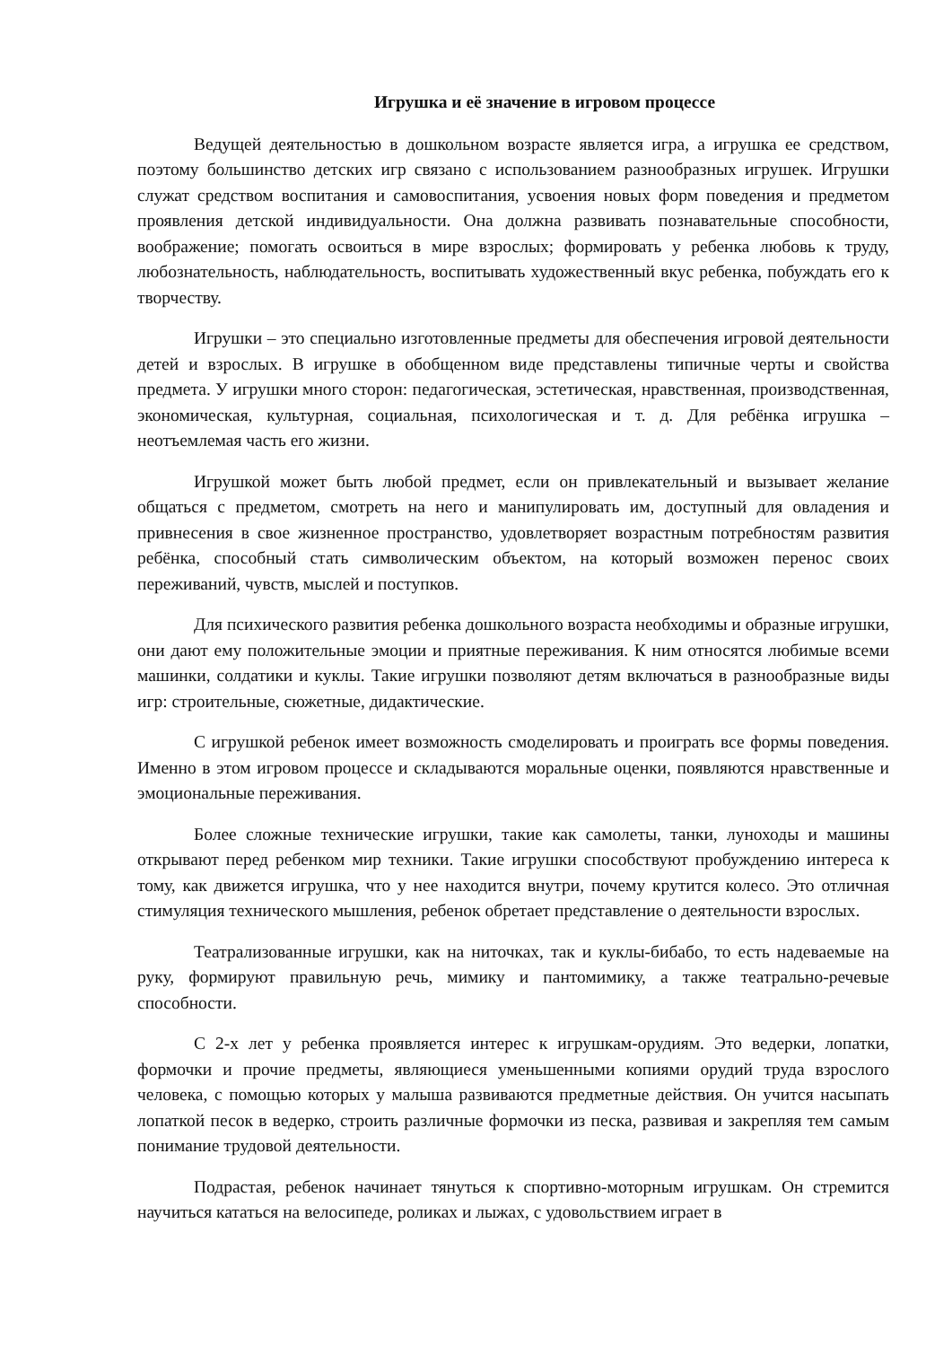Игрушка и её значение в игровом процессе
Ведущей деятельностью в дошкольном возрасте является игра, а игрушка ее средством, поэтому большинство детских игр связано с использованием разнообразных игрушек. Игрушки служат средством воспитания и самовоспитания, усвоения новых форм поведения и предметом проявления детской индивидуальности. Она должна развивать познавательные способности, воображение; помогать освоиться в мире взрослых; формировать у ребенка любовь к труду, любознательность, наблюдательность, воспитывать художественный вкус ребенка, побуждать его к творчеству.
Игрушки – это специально изготовленные предметы для обеспечения игровой деятельности детей и взрослых. В игрушке в обобщенном виде представлены типичные черты и свойства предмета. У игрушки много сторон: педагогическая, эстетическая, нравственная, производственная, экономическая, культурная, социальная, психологическая и т. д. Для ребёнка игрушка – неотъемлемая часть его жизни.
Игрушкой может быть любой предмет, если он привлекательный и вызывает желание общаться с предметом, смотреть на него и манипулировать им, доступный для овладения и привнесения в свое жизненное пространство, удовлетворяет возрастным потребностям развития ребёнка, способный стать символическим объектом, на который возможен перенос своих переживаний, чувств, мыслей и поступков.
Для психического развития ребенка дошкольного возраста необходимы и образные игрушки, они дают ему положительные эмоции и приятные переживания. К ним относятся любимые всеми машинки, солдатики и куклы. Такие игрушки позволяют детям включаться в разнообразные виды игр: строительные, сюжетные, дидактические.
С игрушкой ребенок имеет возможность смоделировать и проиграть все формы поведения. Именно в этом игровом процессе и складываются моральные оценки, появляются нравственные и эмоциональные переживания.
Более сложные технические игрушки, такие как самолеты, танки, луноходы и машины открывают перед ребенком мир техники. Такие игрушки способствуют пробуждению интереса к тому, как движется игрушка, что у нее находится внутри, почему крутится колесо. Это отличная стимуляция технического мышления, ребенок обретает представление о деятельности взрослых.
Театрализованные игрушки, как на ниточках, так и куклы-бибабо, то есть надеваемые на руку, формируют правильную речь, мимику и пантомимику, а также театрально-речевые способности.
С 2-х лет у ребенка проявляется интерес к игрушкам-орудиям. Это ведерки, лопатки, формочки и прочие предметы, являющиеся уменьшенными копиями орудий труда взрослого человека, с помощью которых у малыша развиваются предметные действия. Он учится насыпать лопаткой песок в ведерко, строить различные формочки из песка, развивая и закрепляя тем самым понимание трудовой деятельности.
Подрастая, ребенок начинает тянуться к спортивно-моторным игрушкам. Он стремится научиться кататься на велосипеде, роликах и лыжах, с удовольствием играет в